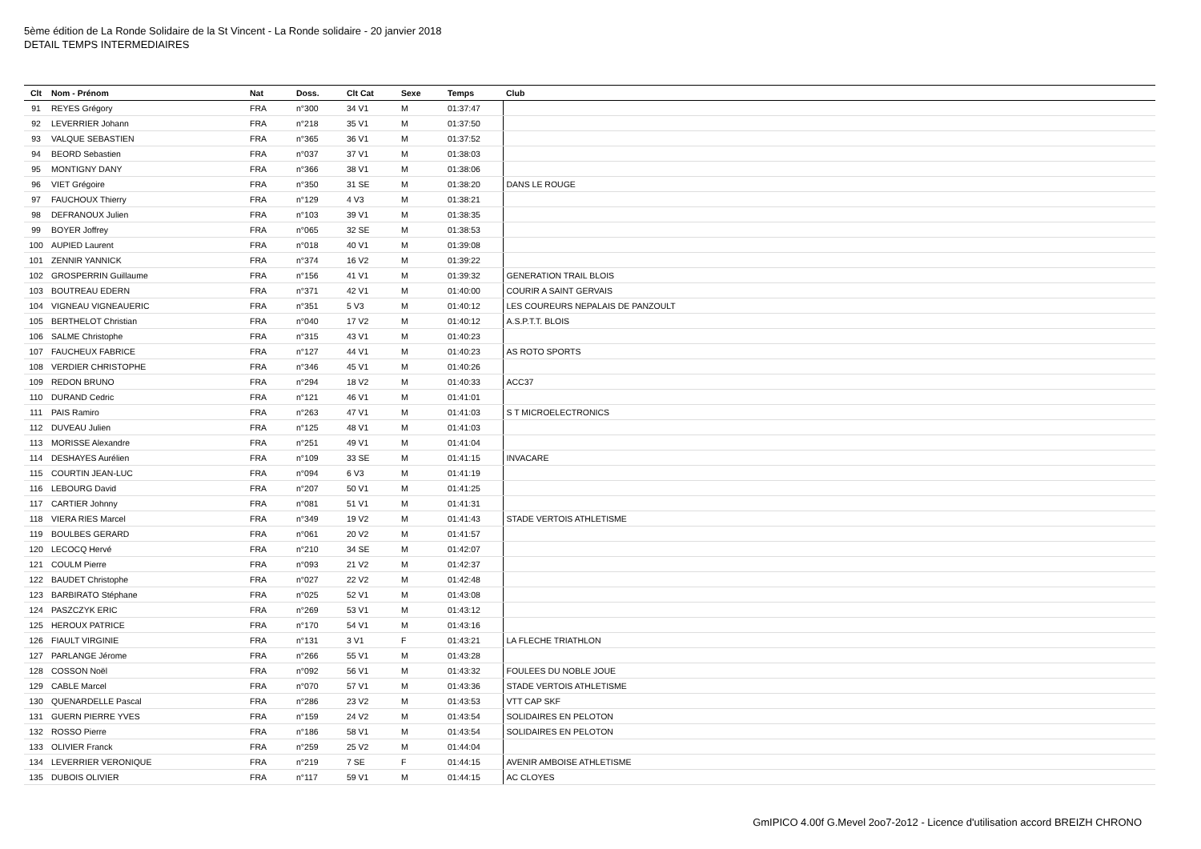5ème édition de La Ronde Solidaire de la St Vincent - La Ronde solidaire - 20 janvier 2018
DETAIL TEMPS INTERMEDIAIRES
| Clt | Nom - Prénom | Nat | Doss. | Clt Cat | Sexe | Temps | Club |
| --- | --- | --- | --- | --- | --- | --- | --- |
| 91 | REYES Grégory | FRA | n°300 | 34 V1 | M | 01:37:47 | |
| 92 | LEVERRIER Johann | FRA | n°218 | 35 V1 | M | 01:37:50 | |
| 93 | VALQUE SEBASTIEN | FRA | n°365 | 36 V1 | M | 01:37:52 | |
| 94 | BEORD Sebastien | FRA | n°037 | 37 V1 | M | 01:38:03 | |
| 95 | MONTIGNY DANY | FRA | n°366 | 38 V1 | M | 01:38:06 | |
| 96 | VIET Grégoire | FRA | n°350 | 31 SE | M | 01:38:20 | DANS LE ROUGE |
| 97 | FAUCHOUX Thierry | FRA | n°129 | 4 V3 | M | 01:38:21 | |
| 98 | DEFRANOUX Julien | FRA | n°103 | 39 V1 | M | 01:38:35 | |
| 99 | BOYER Joffrey | FRA | n°065 | 32 SE | M | 01:38:53 | |
| 100 | AUPIED Laurent | FRA | n°018 | 40 V1 | M | 01:39:08 | |
| 101 | ZENNIR YANNICK | FRA | n°374 | 16 V2 | M | 01:39:22 | |
| 102 | GROSPERRIN Guillaume | FRA | n°156 | 41 V1 | M | 01:39:32 | GENERATION TRAIL BLOIS |
| 103 | BOUTREAU EDERN | FRA | n°371 | 42 V1 | M | 01:40:00 | COURIR A SAINT GERVAIS |
| 104 | VIGNEAU VIGNEAUERIC | FRA | n°351 | 5 V3 | M | 01:40:12 | LES COUREURS NEPALAIS DE PANZOULT |
| 105 | BERTHELOT Christian | FRA | n°040 | 17 V2 | M | 01:40:12 | A.S.P.T.T. BLOIS |
| 106 | SALME Christophe | FRA | n°315 | 43 V1 | M | 01:40:23 | |
| 107 | FAUCHEUX FABRICE | FRA | n°127 | 44 V1 | M | 01:40:23 | AS ROTO SPORTS |
| 108 | VERDIER CHRISTOPHE | FRA | n°346 | 45 V1 | M | 01:40:26 | |
| 109 | REDON BRUNO | FRA | n°294 | 18 V2 | M | 01:40:33 | ACC37 |
| 110 | DURAND Cedric | FRA | n°121 | 46 V1 | M | 01:41:01 | |
| 111 | PAIS Ramiro | FRA | n°263 | 47 V1 | M | 01:41:03 | S T MICROELECTRONICS |
| 112 | DUVEAU Julien | FRA | n°125 | 48 V1 | M | 01:41:03 | |
| 113 | MORISSE Alexandre | FRA | n°251 | 49 V1 | M | 01:41:04 | |
| 114 | DESHAYES Aurélien | FRA | n°109 | 33 SE | M | 01:41:15 | INVACARE |
| 115 | COURTIN JEAN-LUC | FRA | n°094 | 6 V3 | M | 01:41:19 | |
| 116 | LEBOURG David | FRA | n°207 | 50 V1 | M | 01:41:25 | |
| 117 | CARTIER Johnny | FRA | n°081 | 51 V1 | M | 01:41:31 | |
| 118 | VIERA RIES Marcel | FRA | n°349 | 19 V2 | M | 01:41:43 | STADE VERTOIS ATHLETISME |
| 119 | BOULBES GERARD | FRA | n°061 | 20 V2 | M | 01:41:57 | |
| 120 | LECOCQ Hervé | FRA | n°210 | 34 SE | M | 01:42:07 | |
| 121 | COULM Pierre | FRA | n°093 | 21 V2 | M | 01:42:37 | |
| 122 | BAUDET Christophe | FRA | n°027 | 22 V2 | M | 01:42:48 | |
| 123 | BARBIRATO Stéphane | FRA | n°025 | 52 V1 | M | 01:43:08 | |
| 124 | PASZCZYK ERIC | FRA | n°269 | 53 V1 | M | 01:43:12 | |
| 125 | HEROUX PATRICE | FRA | n°170 | 54 V1 | M | 01:43:16 | |
| 126 | FIAULT VIRGINIE | FRA | n°131 | 3 V1 | F | 01:43:21 | LA FLECHE TRIATHLON |
| 127 | PARLANGE Jérome | FRA | n°266 | 55 V1 | M | 01:43:28 | |
| 128 | COSSON Noël | FRA | n°092 | 56 V1 | M | 01:43:32 | FOULEES DU NOBLE JOUE |
| 129 | CABLE Marcel | FRA | n°070 | 57 V1 | M | 01:43:36 | STADE VERTOIS ATHLETISME |
| 130 | QUENARDELLE Pascal | FRA | n°286 | 23 V2 | M | 01:43:53 | VTT CAP SKF |
| 131 | GUERN PIERRE YVES | FRA | n°159 | 24 V2 | M | 01:43:54 | SOLIDAIRES EN PELOTON |
| 132 | ROSSO Pierre | FRA | n°186 | 58 V1 | M | 01:43:54 | SOLIDAIRES EN PELOTON |
| 133 | OLIVIER Franck | FRA | n°259 | 25 V2 | M | 01:44:04 | |
| 134 | LEVERRIER VERONIQUE | FRA | n°219 | 7 SE | F | 01:44:15 | AVENIR AMBOISE ATHLETISME |
| 135 | DUBOIS OLIVIER | FRA | n°117 | 59 V1 | M | 01:44:15 | AC CLOYES |
GmIPICO 4.00f G.Mevel 2oo7-2o12 - Licence d'utilisation accord BREIZH CHRONO